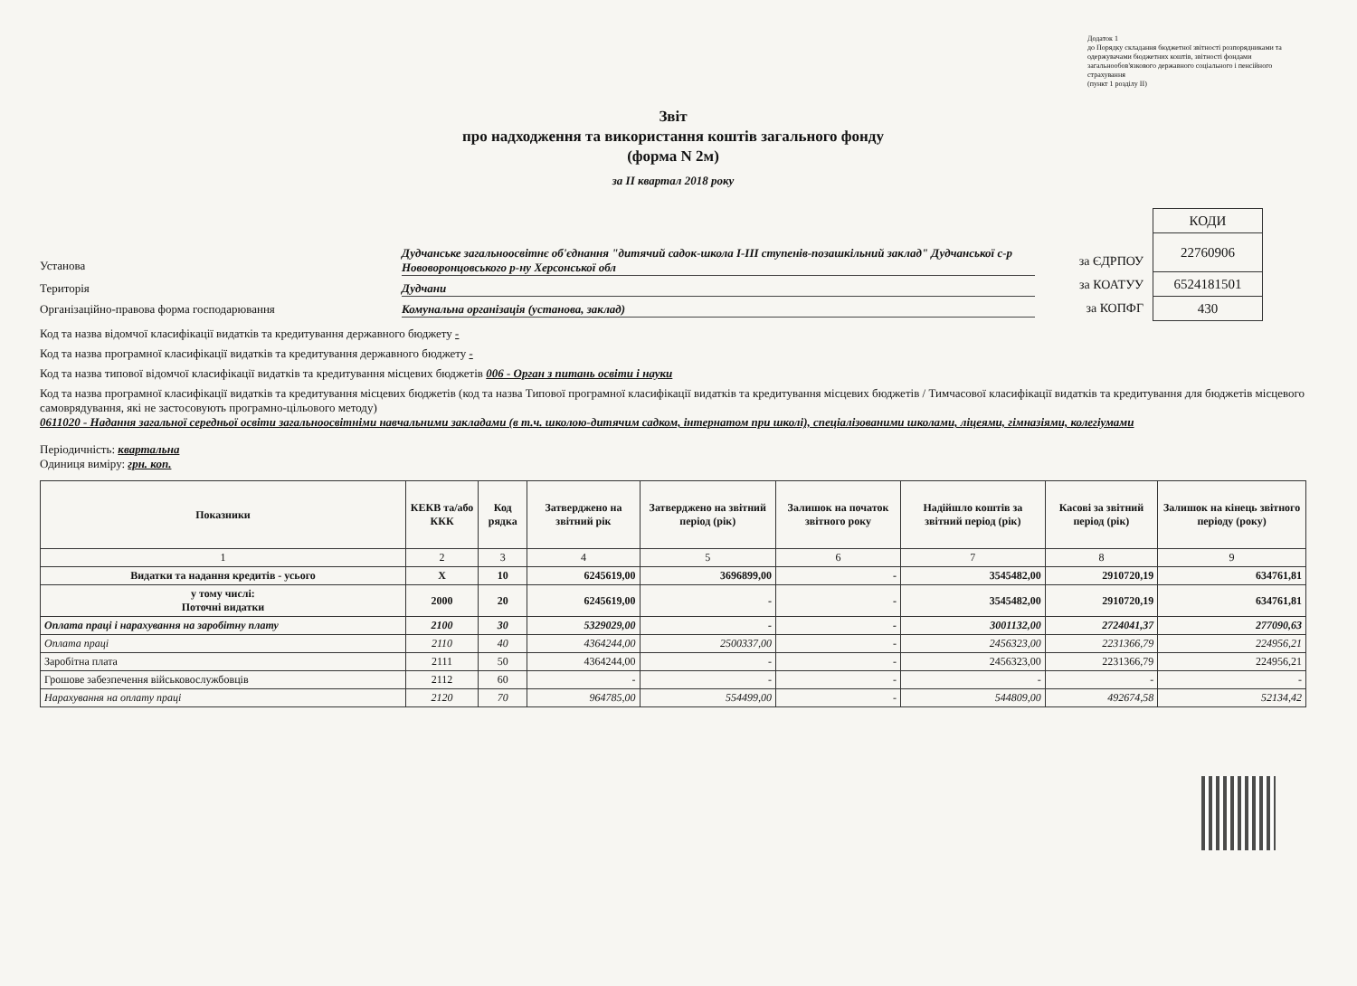Додаток 1
до Порядку складання бюджетної звітності розпорядниками та одержувачами бюджетних коштів, звітності фондами загальнообов'язкового державного соціального і пенсійного страхування
(пункт 1 розділу II)
Звіт
про надходження та використання коштів загального фонду
(форма N 2м)
за II квартал 2018 року
Установа
Дудчанське загальноосвітнє об'єднання "дитячий садок-школа І-ІІІ ступенів-позашкільний заклад" Дудчанської с-р Нововоронцовського р-ну Херсонської обл
Територія Дудчани
Організаційно-правова форма господарювання Комунальна організація (установа, заклад)
за ЄДРПОУ
за КОАТУУ
за КОПФГ
| КОДИ |
| 22760906 |
| 6524181501 |
| 430 |
Код та назва відомчої класифікації видатків та кредитування державного бюджету -
Код та назва програмної класифікації видатків та кредитування державного бюджету -
Код та назва типової відомчої класифікації видатків та кредитування місцевих бюджетів 006 - Орган з питань освіти і науки
Код та назва програмної класифікації видатків та кредитування місцевих бюджетів (код та назва Типової програмної класифікації видатків та кредитування місцевих бюджетів / Тимчасової класифікації видатків та кредитування для бюджетів місцевого самоврядування, які не застосовують програмно-цільового методу)
0611020 - Надання загальної середньої освіти загальноосвітніми навчальними закладами (в т.ч. школою-дитячим садком, інтернатом при школі), спеціалізованими школами, ліцеями, гімназіями, колегіумами
Періодичність: квартальна
Одиниця виміру: грн. коп.
| Показники | КЕКВ та/або ККК | Код рядка | Затверджено на звітний рік | Затверджено на звітний період (рік) | Залишок на початок звітного року | Надійшло коштів за звітний період (рік) | Касові за звітний період (рік) | Залишок на кінець звітного періоду (року) |
| --- | --- | --- | --- | --- | --- | --- | --- | --- |
| 1 | 2 | 3 | 4 | 5 | 6 | 7 | 8 | 9 |
| Видатки та надання кредитів - усього | X | 10 | 6245619,00 | 3696899,00 | - | 3545482,00 | 2910720,19 | 634761,81 |
| у тому числі: Поточні видатки | 2000 | 20 | 6245619,00 | - | - | 3545482,00 | 2910720,19 | 634761,81 |
| Оплата праці і нарахування на заробітну плату | 2100 | 30 | 5329029,00 | - | - | 3001132,00 | 2724041,37 | 277090,63 |
| Оплата праці | 2110 | 40 | 4364244,00 | 2500337,00 | - | 2456323,00 | 2231366,79 | 224956,21 |
| Заробітна плата | 2111 | 50 | 4364244,00 | - | - | 2456323,00 | 2231366,79 | 224956,21 |
| Грошове забезпечення військовослужбовців | 2112 | 60 | - | - | - | - | - | - |
| Нарахування на оплату праці | 2120 | 70 | 964785,00 | 554499,00 | - | 544809,00 | 492674,58 | 52134,42 |